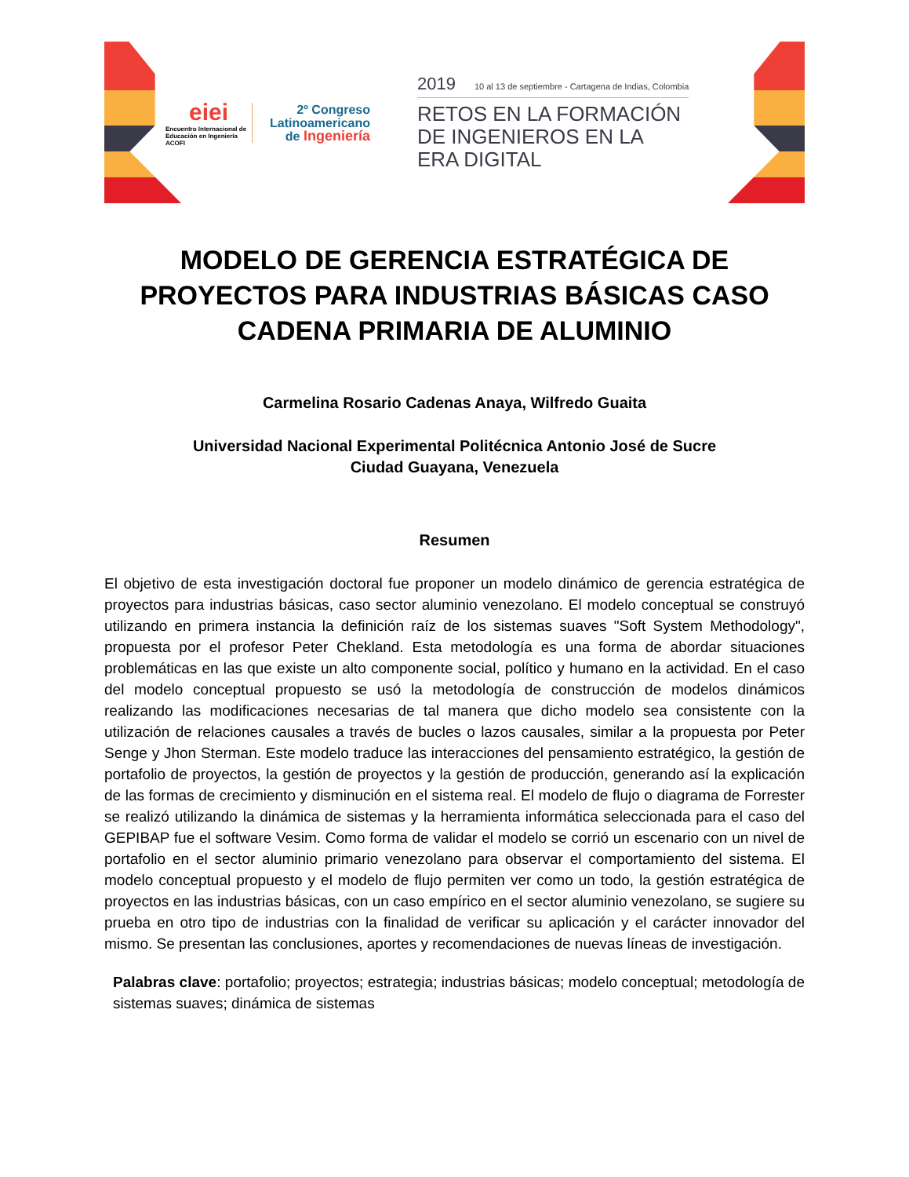eiei
Encuentro Internacional de Educación en Ingeniería ACOFI
2º Congreso
Latinoamericano
de Ingeniería
2019 10 al 13 de septiembre - Cartagena de Indias, Colombia
RETOS EN LA FORMACIÓN
DE INGENIEROS EN LA
ERA DIGITAL
MODELO DE GERENCIA ESTRATÉGICA DE PROYECTOS PARA INDUSTRIAS BÁSICAS CASO CADENA PRIMARIA DE ALUMINIO
Carmelina Rosario Cadenas Anaya, Wilfredo Guaita
Universidad Nacional Experimental Politécnica Antonio José de Sucre
Ciudad Guayana, Venezuela
Resumen
El objetivo de esta investigación doctoral fue proponer un modelo dinámico de gerencia estratégica de proyectos para industrias básicas, caso sector aluminio venezolano. El modelo conceptual se construyó utilizando en primera instancia la definición raíz de los sistemas suaves "Soft System Methodology", propuesta por el profesor Peter Chekland. Esta metodología es una forma de abordar situaciones problemáticas en las que existe un alto componente social, político y humano en la actividad. En el caso del modelo conceptual propuesto se usó la metodología de construcción de modelos dinámicos realizando las modificaciones necesarias de tal manera que dicho modelo sea consistente con la utilización de relaciones causales a través de bucles o lazos causales, similar a la propuesta por Peter Senge y Jhon Sterman. Este modelo traduce las interacciones del pensamiento estratégico, la gestión de portafolio de proyectos, la gestión de proyectos y la gestión de producción, generando así la explicación de las formas de crecimiento y disminución en el sistema real. El modelo de flujo o diagrama de Forrester se realizó utilizando la dinámica de sistemas y la herramienta informática seleccionada para el caso del GEPIBAP fue el software Vesim. Como forma de validar el modelo se corrió un escenario con un nivel de portafolio en el sector aluminio primario venezolano para observar el comportamiento del sistema. El modelo conceptual propuesto y el modelo de flujo permiten ver como un todo, la gestión estratégica de proyectos en las industrias básicas, con un caso empírico en el sector aluminio venezolano, se sugiere su prueba en otro tipo de industrias con la finalidad de verificar su aplicación y el carácter innovador del mismo. Se presentan las conclusiones, aportes y recomendaciones de nuevas líneas de investigación.
Palabras clave: portafolio; proyectos; estrategia; industrias básicas; modelo conceptual; metodología de sistemas suaves; dinámica de sistemas